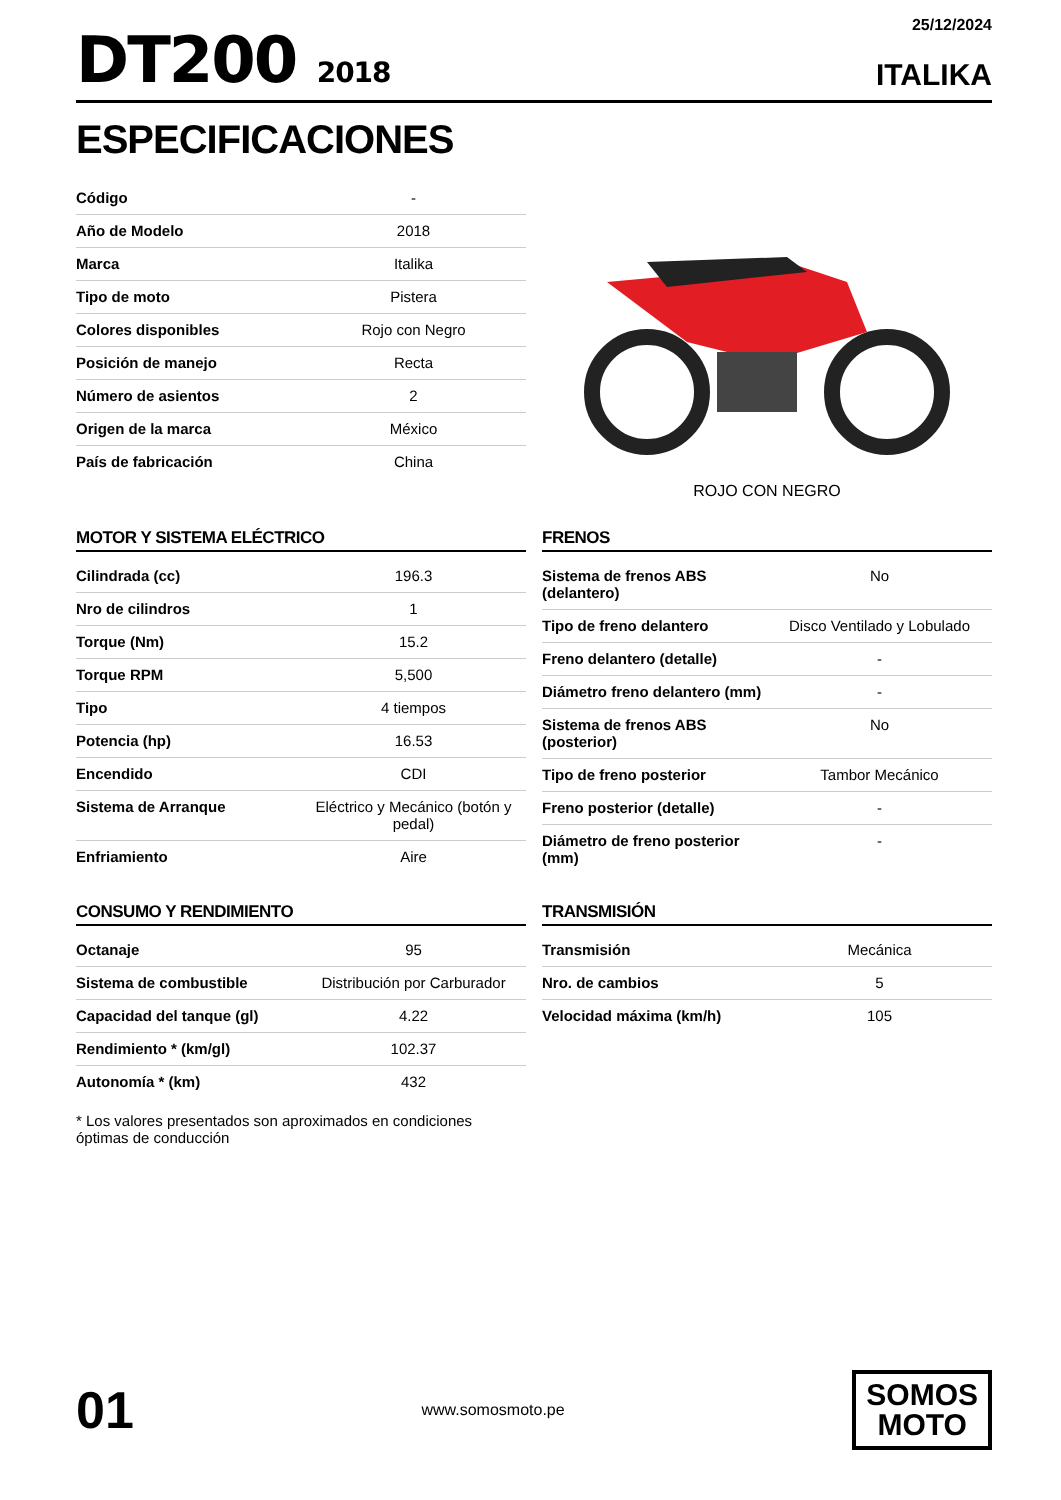DT200 2018
25/12/2024
ITALIKA
ESPECIFICACIONES
| Código | - |
| Año de Modelo | 2018 |
| Marca | Italika |
| Tipo de moto | Pistera |
| Colores disponibles | Rojo con Negro |
| Posición de manejo | Recta |
| Número de asientos | 2 |
| Origen de la marca | México |
| País de fabricación | China |
ROJO CON NEGRO
MOTOR Y SISTEMA ELÉCTRICO
| Cilindrada (cc) | 196.3 |
| Nro de cilindros | 1 |
| Torque (Nm) | 15.2 |
| Torque RPM | 5,500 |
| Tipo | 4 tiempos |
| Potencia (hp) | 16.53 |
| Encendido | CDI |
| Sistema de Arranque | Eléctrico y Mecánico (botón y pedal) |
| Enfriamiento | Aire |
FRENOS
| Sistema de frenos ABS (delantero) | No |
| Tipo de freno delantero | Disco Ventilado y Lobulado |
| Freno delantero (detalle) | - |
| Diámetro freno delantero (mm) | - |
| Sistema de frenos ABS (posterior) | No |
| Tipo de freno posterior | Tambor Mecánico |
| Freno posterior (detalle) | - |
| Diámetro de freno posterior (mm) | - |
CONSUMO Y RENDIMIENTO
| Octanaje | 95 |
| Sistema de combustible | Distribución por Carburador |
| Capacidad del tanque (gl) | 4.22 |
| Rendimiento * (km/gl) | 102.37 |
| Autonomía * (km) | 432 |
* Los valores presentados son aproximados en condiciones óptimas de conducción
TRANSMISIÓN
| Transmisión | Mecánica |
| Nro. de cambios | 5 |
| Velocidad máxima (km/h) | 105 |
01
www.somosmoto.pe
SOMOS
MOTO